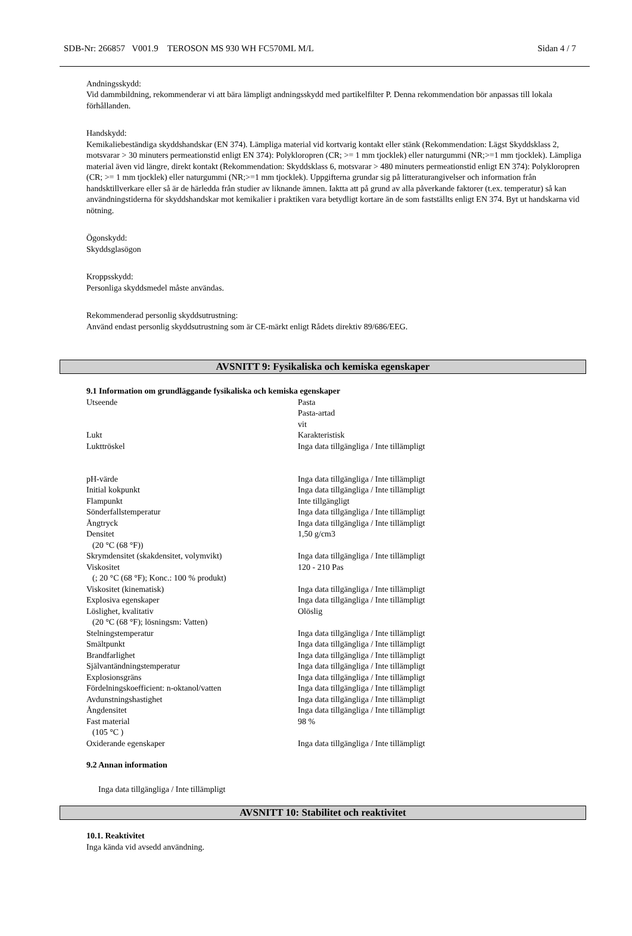SDB-Nr: 266857 V001.9 TEROSON MS 930 WH FC570ML M/L Sidan 4 / 7
Andningsskydd:
Vid dammbildning, rekommenderar vi att bära lämpligt andningsskydd med partikelfilter P. Denna rekommendation bör anpassas till lokala förhållanden.
Handskydd:
Kemikaliebeständiga skyddshandskar (EN 374). Lämpliga material vid kortvarig kontakt eller stänk (Rekommendation: Lägst Skyddsklass 2, motsvarar > 30 minuters permeationstid enligt EN 374): Polykloropren (CR; >= 1 mm tjocklek) eller naturgummi (NR;>=1 mm tjocklek). Lämpliga material även vid längre, direkt kontakt (Rekommendation: Skyddsklass 6, motsvarar > 480 minuters permeationstid enligt EN 374): Polykloropren (CR; >= 1 mm tjocklek) eller naturgummi (NR;>=1 mm tjocklek). Uppgifterna grundar sig på litteraturangivelser och information från handsktillverkare eller så är de härledda från studier av liknande ämnen. Iaktta att på grund av alla påverkande faktorer (t.ex. temperatur) så kan användningstiderna för skyddshandskar mot kemikalier i praktiken vara betydligt kortare än de som fastställts enligt EN 374. Byt ut handskarna vid nötning.
Ögonskydd:
Skyddsglasögon
Kroppsskydd:
Personliga skyddsmedel måste användas.
Rekommenderad personlig skyddsutrustning:
Använd endast personlig skyddsutrustning som är CE-märkt enligt Rådets direktiv 89/686/EEG.
AVSNITT 9: Fysikaliska och kemiska egenskaper
9.1 Information om grundläggande fysikaliska och kemiska egenskaper
| Utseende | Pasta Pasta-artad vit |
| Lukt | Karakteristisk |
| Lukttröskel | Inga data tillgängliga / Inte tillämpligt |
| pH-värde | Inga data tillgängliga / Inte tillämpligt |
| Initial kokpunkt | Inga data tillgängliga / Inte tillämpligt |
| Flampunkt | Inte tillgängligt |
| Sönderfallstemperatur | Inga data tillgängliga / Inte tillämpligt |
| Ångtryck | Inga data tillgängliga / Inte tillämpligt |
| Densitet (20 °C (68 °F)) | 1,50 g/cm3 |
| Skrymdensitet (skakdensitet, volymvikt) | Inga data tillgängliga / Inte tillämpligt |
| Viskositet (; 20 °C (68 °F); Konc.: 100 % produkt) | 120 - 210 Pas |
| Viskositet (kinematisk) | Inga data tillgängliga / Inte tillämpligt |
| Explosiva egenskaper | Inga data tillgängliga / Inte tillämpligt |
| Löslighet, kvalitativ (20 °C (68 °F); lösningsm: Vatten) | Olöslig |
| Stelningstemperatur | Inga data tillgängliga / Inte tillämpligt |
| Smältpunkt | Inga data tillgängliga / Inte tillämpligt |
| Brandfarlighet | Inga data tillgängliga / Inte tillämpligt |
| Självantändningstemperatur | Inga data tillgängliga / Inte tillämpligt |
| Explosionsgräns | Inga data tillgängliga / Inte tillämpligt |
| Fördelningskoefficient: n-oktanol/vatten | Inga data tillgängliga / Inte tillämpligt |
| Avdunstningshastighet | Inga data tillgängliga / Inte tillämpligt |
| Ångdensitet | Inga data tillgängliga / Inte tillämpligt |
| Fast material (105 °C ) | 98 % |
| Oxiderande egenskaper | Inga data tillgängliga / Inte tillämpligt |
9.2 Annan information
Inga data tillgängliga / Inte tillämpligt
AVSNITT 10: Stabilitet och reaktivitet
10.1. Reaktivitet
Inga kända vid avsedd användning.